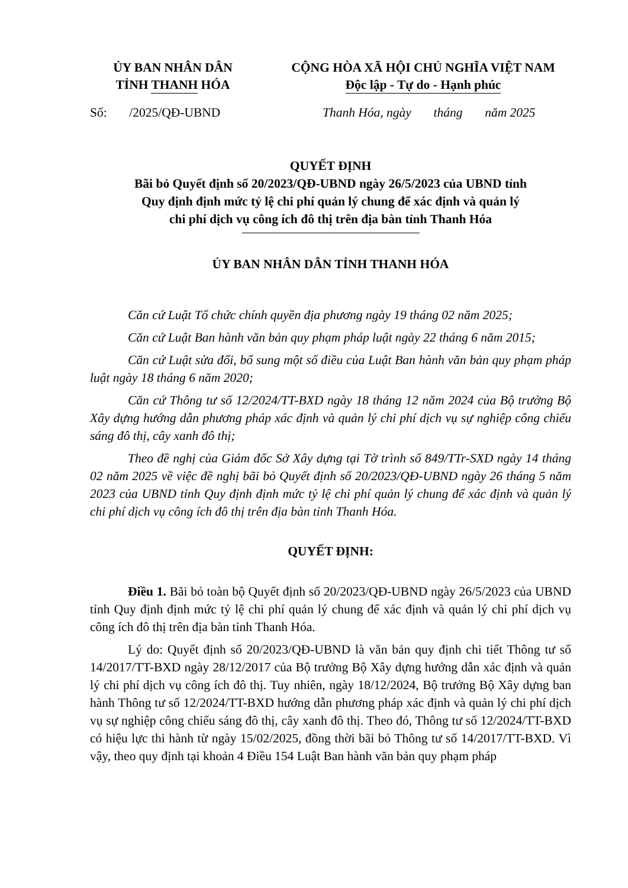ỦY BAN NHÂN DÂN
TỈNH THANH HÓA
CỘNG HÒA XÃ HỘI CHỦ NGHĨA VIỆT NAM
Độc lập - Tự do - Hạnh phúc
Số: /2025/QĐ-UBND Thanh Hóa, ngày tháng năm 2025
QUYẾT ĐỊNH
Bãi bỏ Quyết định số 20/2023/QĐ-UBND ngày 26/5/2023 của UBND tỉnh
Quy định định mức tỷ lệ chi phí quản lý chung để xác định và quản lý
chi phí dịch vụ công ích đô thị trên địa bàn tỉnh Thanh Hóa
ỦY BAN NHÂN DÂN TỈNH THANH HÓA
Căn cứ Luật Tổ chức chính quyền địa phương ngày 19 tháng 02 năm 2025;
Căn cứ Luật Ban hành văn bản quy phạm pháp luật ngày 22 tháng 6 năm 2015;
Căn cứ Luật sửa đổi, bổ sung một số điều của Luật Ban hành văn bản quy phạm pháp luật ngày 18 tháng 6 năm 2020;
Căn cứ Thông tư số 12/2024/TT-BXD ngày 18 tháng 12 năm 2024 của Bộ trưởng Bộ Xây dựng hướng dẫn phương pháp xác định và quản lý chi phí dịch vụ sự nghiệp công chiếu sáng đô thị, cây xanh đô thị;
Theo đề nghị của Giám đốc Sở Xây dựng tại Tờ trình số 849/TTr-SXD ngày 14 tháng 02 năm 2025 về việc đề nghị bãi bỏ Quyết định số 20/2023/QĐ-UBND ngày 26 tháng 5 năm 2023 của UBND tỉnh Quy định định mức tỷ lệ chi phí quản lý chung để xác định và quản lý chi phí dịch vụ công ích đô thị trên địa bàn tỉnh Thanh Hóa.
QUYẾT ĐỊNH:
Điều 1. Bãi bỏ toàn bộ Quyết định số 20/2023/QĐ-UBND ngày 26/5/2023 của UBND tỉnh Quy định định mức tỷ lệ chi phí quản lý chung để xác định và quản lý chi phí dịch vụ công ích đô thị trên địa bàn tỉnh Thanh Hóa.
Lý do: Quyết định số 20/2023/QĐ-UBND là văn bản quy định chi tiết Thông tư số 14/2017/TT-BXD ngày 28/12/2017 của Bộ trưởng Bộ Xây dựng hướng dẫn xác định và quản lý chi phí dịch vụ công ích đô thị. Tuy nhiên, ngày 18/12/2024, Bộ trưởng Bộ Xây dựng ban hành Thông tư số 12/2024/TT-BXD hướng dẫn phương pháp xác định và quản lý chi phí dịch vụ sự nghiệp công chiếu sáng đô thị, cây xanh đô thị. Theo đó, Thông tư số 12/2024/TT-BXD có hiệu lực thi hành từ ngày 15/02/2025, đồng thời bãi bỏ Thông tư số 14/2017/TT-BXD. Vì vậy, theo quy định tại khoản 4 Điều 154 Luật Ban hành văn bản quy phạm pháp